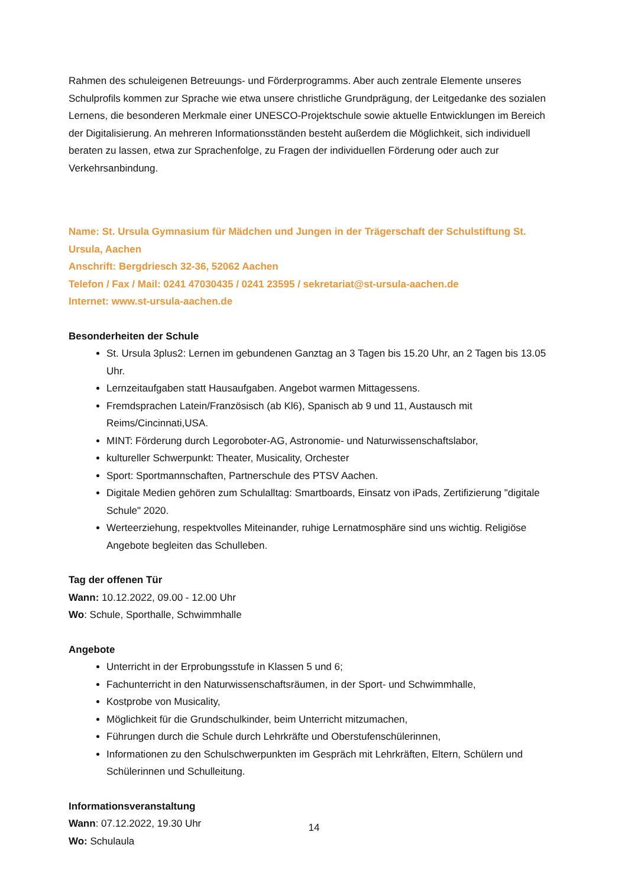Rahmen des schuleigenen Betreuungs- und Förderprogramms. Aber auch zentrale Elemente unseres Schulprofils kommen zur Sprache wie etwa unsere christliche Grundprägung, der Leitgedanke des sozialen Lernens, die besonderen Merkmale einer UNESCO-Projektschule sowie aktuelle Entwicklungen im Bereich der Digitalisierung. An mehreren Informationsständen besteht außerdem die Möglichkeit, sich individuell beraten zu lassen, etwa zur Sprachenfolge, zu Fragen der individuellen Förderung oder auch zur Verkehrsanbindung.
Name: St. Ursula Gymnasium für Mädchen und Jungen in der Trägerschaft der Schulstiftung St. Ursula, Aachen
Anschrift: Bergdriesch 32-36, 52062 Aachen
Telefon / Fax / Mail: 0241 47030435 / 0241 23595 / sekretariat@st-ursula-aachen.de
Internet: www.st-ursula-aachen.de
Besonderheiten der Schule
St. Ursula 3plus2: Lernen im gebundenen Ganztag an 3 Tagen bis 15.20 Uhr, an 2 Tagen bis 13.05 Uhr.
Lernzeitaufgaben statt Hausaufgaben. Angebot warmen Mittagessens.
Fremdsprachen Latein/Französisch (ab Kl6), Spanisch ab 9 und 11, Austausch mit Reims/Cincinnati,USA.
MINT: Förderung durch Legoroboter-AG, Astronomie- und Naturwissenschaftslabor,
kultureller Schwerpunkt: Theater, Musicality, Orchester
Sport: Sportmannschaften, Partnerschule des PTSV Aachen.
Digitale Medien gehören zum Schulalltag: Smartboards, Einsatz von iPads, Zertifizierung "digitale Schule" 2020.
Werteerziehung, respektvolles Miteinander, ruhige Lernatmosphäre sind uns wichtig. Religiöse Angebote begleiten das Schulleben.
Tag der offenen Tür
Wann: 10.12.2022, 09.00 - 12.00 Uhr
Wo: Schule, Sporthalle, Schwimmhalle
Angebote
Unterricht in der Erprobungsstufe in Klassen 5 und 6;
Fachunterricht in den Naturwissenschaftsräumen, in der Sport- und Schwimmhalle,
Kostprobe von Musicality,
Möglichkeit für die Grundschulkinder, beim Unterricht mitzumachen,
Führungen durch die Schule durch Lehrkräfte und Oberstufenschülerinnen,
Informationen zu den Schulschwerpunkten im Gespräch mit Lehrkräften, Eltern, Schülern und Schülerinnen und Schulleitung.
Informationsveranstaltung
Wann: 07.12.2022, 19.30 Uhr
Wo: Schulaula
14